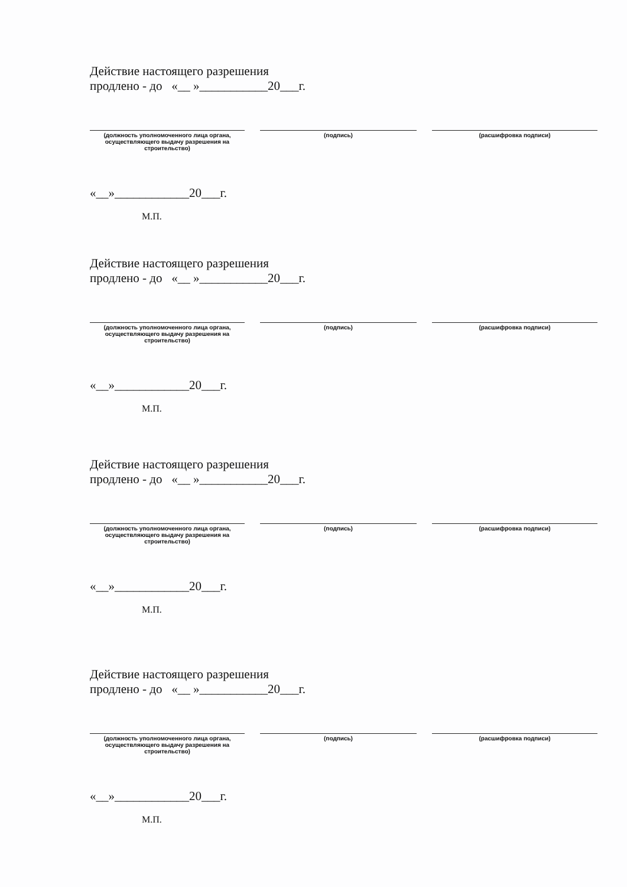Действие настоящего разрешения
продлено - до «__ »___________20___г.
(должность уполномоченного лица органа, осуществляющего выдачу разрешения на строительство)
(подпись) (расшифровка подписи)
«__»____________20___г.
М.П.
Действие настоящего разрешения
продлено - до «__ »___________20___г.
(должность уполномоченного лица органа, осуществляющего выдачу разрешения на строительство)
(подпись) (расшифровка подписи)
«__»____________20___г.
М.П.
Действие настоящего разрешения
продлено - до «__ »___________20___г.
(должность уполномоченного лица органа, осуществляющего выдачу разрешения на строительство)
(подпись) (расшифровка подписи)
«__»____________20___г.
М.П.
Действие настоящего разрешения
продлено - до «__ »___________20___г.
(должность уполномоченного лица органа, осуществляющего выдачу разрешения на строительство)
(подпись) (расшифровка подписи)
«__»____________20___г.
М.П.